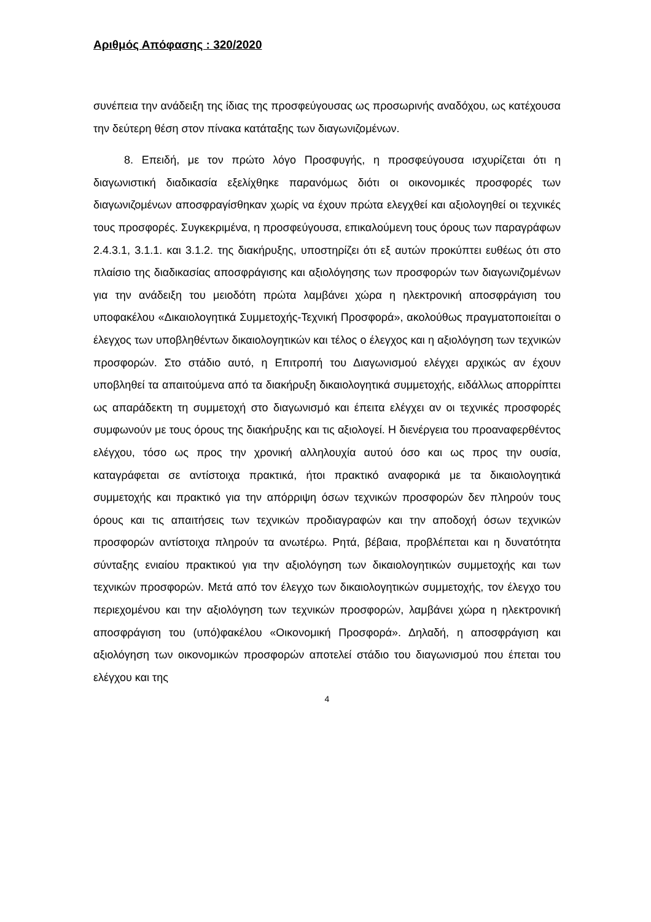Αριθμός Απόφασης : 320/2020
συνέπεια την ανάδειξη της ίδιας της προσφεύγουσας ως προσωρινής αναδόχου, ως κατέχουσα την δεύτερη θέση στον πίνακα κατάταξης των διαγωνιζομένων.
8. Επειδή, με τον πρώτο λόγο Προσφυγής, η προσφεύγουσα ισχυρίζεται ότι η διαγωνιστική διαδικασία εξελίχθηκε παρανόμως διότι οι οικονομικές προσφορές των διαγωνιζομένων αποσφραγίσθηκαν χωρίς να έχουν πρώτα ελεγχθεί και αξιολογηθεί οι τεχνικές τους προσφορές. Συγκεκριμένα, η προσφεύγουσα, επικαλούμενη τους όρους των παραγράφων 2.4.3.1, 3.1.1. και 3.1.2. της διακήρυξης, υποστηρίζει ότι εξ αυτών προκύπτει ευθέως ότι στο πλαίσιο της διαδικασίας αποσφράγισης και αξιολόγησης των προσφορών των διαγωνιζομένων για την ανάδειξη του μειοδότη πρώτα λαμβάνει χώρα η ηλεκτρονική αποσφράγιση του υποφακέλου «Δικαιολογητικά Συμμετοχής-Τεχνική Προσφορά», ακολούθως πραγματοποιείται ο έλεγχος των υποβληθέντων δικαιολογητικών και τέλος ο έλεγχος και η αξιολόγηση των τεχνικών προσφορών. Στο στάδιο αυτό, η Επιτροπή του Διαγωνισμού ελέγχει αρχικώς αν έχουν υποβληθεί τα απαιτούμενα από τα διακήρυξη δικαιολογητικά συμμετοχής, ειδάλλως απορρίπτει ως απαράδεκτη τη συμμετοχή στο διαγωνισμό και έπειτα ελέγχει αν οι τεχνικές προσφορές συμφωνούν με τους όρους της διακήρυξης και τις αξιολογεί. Η διενέργεια του προαναφερθέντος ελέγχου, τόσο ως προς την χρονική αλληλουχία αυτού όσο και ως προς την ουσία, καταγράφεται σε αντίστοιχα πρακτικά, ήτοι πρακτικό αναφορικά με τα δικαιολογητικά συμμετοχής και πρακτικό για την απόρριψη όσων τεχνικών προσφορών δεν πληρούν τους όρους και τις απαιτήσεις των τεχνικών προδιαγραφών και την αποδοχή όσων τεχνικών προσφορών αντίστοιχα πληρούν τα ανωτέρω. Ρητά, βέβαια, προβλέπεται και η δυνατότητα σύνταξης ενιαίου πρακτικού για την αξιολόγηση των δικαιολογητικών συμμετοχής και των τεχνικών προσφορών. Μετά από τον έλεγχο των δικαιολογητικών συμμετοχής, τον έλεγχο του περιεχομένου και την αξιολόγηση των τεχνικών προσφορών, λαμβάνει χώρα η ηλεκτρονική αποσφράγιση του (υπό)φακέλου «Οικονομική Προσφορά». Δηλαδή, η αποσφράγιση και αξιολόγηση των οικονομικών προσφορών αποτελεί στάδιο του διαγωνισμού που έπεται του ελέγχου και της
4